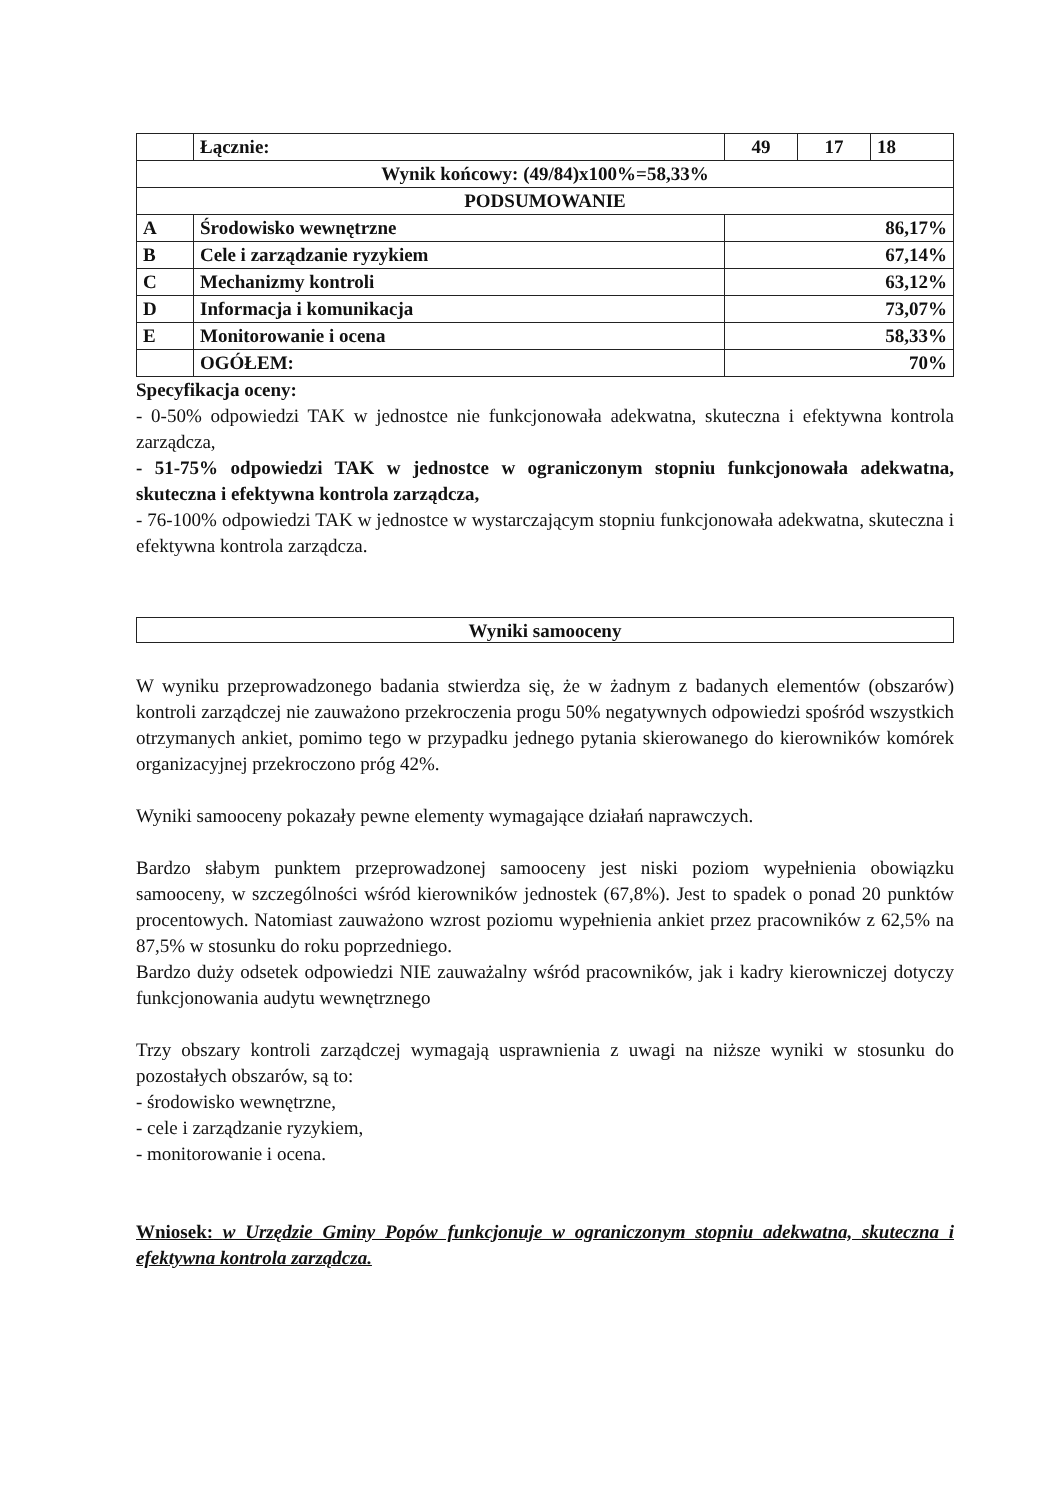| | Łącznie: | 49 | 17 | 18 |
| Wynik końcowy: (49/84)x100%=58,33% | | | | |
| PODSUMOWANIE | | | | |
| A | Środowisko wewnętrzne | 86,17% | | |
| B | Cele i zarządzanie ryzykiem | 67,14% | | |
| C | Mechanizmy kontroli | 63,12% | | |
| D | Informacja i komunikacja | 73,07% | | |
| E | Monitorowanie i ocena | 58,33% | | |
| | OGÓŁEM: | 70% | | |
Specyfikacja oceny:
- 0-50% odpowiedzi TAK w jednostce nie funkcjonowała adekwatna, skuteczna i efektywna kontrola zarządcza,
- 51-75% odpowiedzi TAK w jednostce w ograniczonym stopniu funkcjonowała adekwatna, skuteczna i efektywna kontrola zarządcza,
- 76-100% odpowiedzi TAK w jednostce w wystarczającym stopniu funkcjonowała adekwatna, skuteczna i efektywna kontrola zarządcza.
Wyniki samooceny
W wyniku przeprowadzonego badania stwierdza się, że w żadnym z badanych elementów (obszarów) kontroli zarządczej nie zauważono przekroczenia progu 50% negatywnych odpowiedzi spośród wszystkich otrzymanych ankiet, pomimo tego w przypadku jednego pytania skierowanego do kierowników komórek organizacyjnej przekroczono próg 42%.
Wyniki samooceny pokazały pewne elementy wymagające działań naprawczych.
Bardzo słabym punktem przeprowadzonej samooceny jest niski poziom wypełnienia obowiązku samooceny, w szczególności wśród kierowników jednostek (67,8%). Jest to spadek o ponad 20 punktów procentowych. Natomiast zauważono wzrost poziomu wypełnienia ankiet przez pracowników z 62,5% na 87,5% w stosunku do roku poprzedniego.
Bardzo duży odsetek odpowiedzi NIE zauważalny wśród pracowników, jak i kadry kierowniczej dotyczy funkcjonowania audytu wewnętrznego
Trzy obszary kontroli zarządczej wymagają usprawnienia z uwagi na niższe wyniki w stosunku do pozostałych obszarów, są to:
- środowisko wewnętrzne,
- cele i zarządzanie ryzykiem,
- monitorowanie i ocena.
Wniosek: w Urzędzie Gminy Popów funkcjonuje w ograniczonym stopniu adekwatna, skuteczna i efektywna kontrola zarządcza.